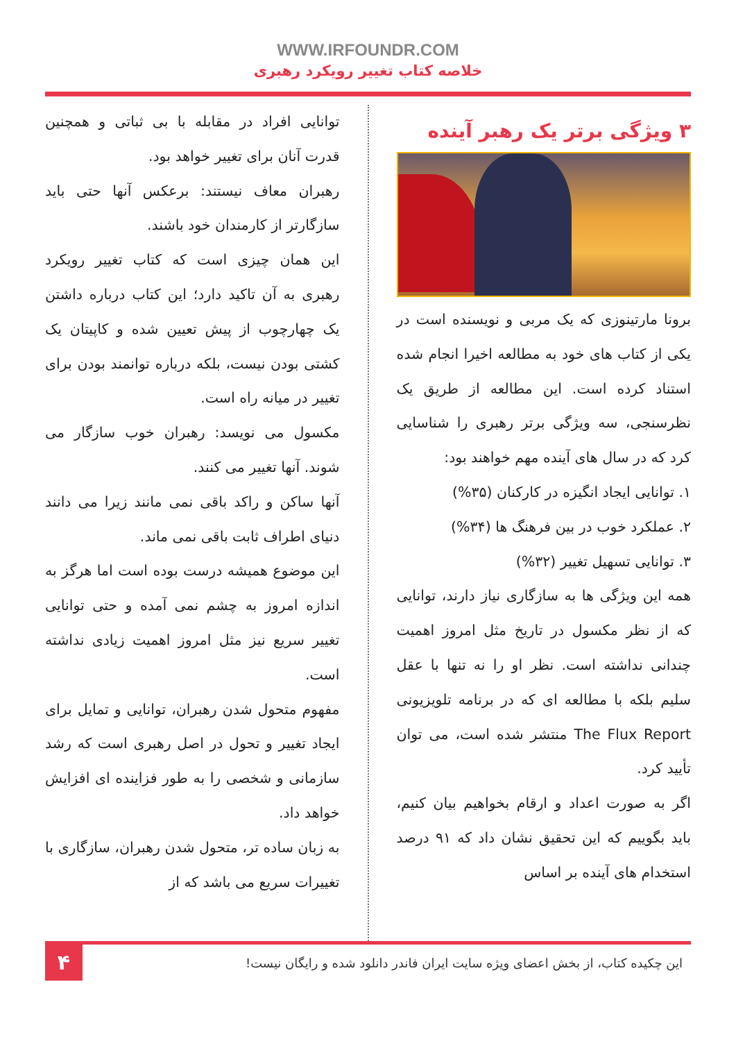WWW.IRFOUNDR.COM
خلاصه کتاب تغییر رویکرد رهبری
۳ ویژگی برتر یک رهبر آینده
برونا مارتینوزی که یک مربی و نویسنده است در یکی از کتاب های خود به مطالعه اخیرا انجام شده استناد کرده است. این مطالعه از طریق یک نظرسنجی، سه ویژگی برتر رهبری را شناسایی کرد که در سال های آینده مهم خواهند بود:
۱. توانایی ایجاد انگیزه در کارکنان (۳۵%)
۲. عملکرد خوب در بین فرهنگ ها (۳۴%)
۳. توانایی تسهیل تغییر (۳۲%)
همه این ویژگی ها به سازگاری نیاز دارند، توانایی که از نظر مکسول در تاریخ مثل امروز اهمیت چندانی نداشته است. نظر او را نه تنها با عقل سلیم بلکه با مطالعه ای که در برنامه تلویزیونی The Flux Report منتشر شده است، می توان تأیید کرد.
اگر به صورت اعداد و ارقام بخواهیم بیان کنیم، باید بگوییم که این تحقیق نشان داد که ۹۱ درصد استخدام های آینده بر اساس
توانایی افراد در مقابله با بی ثباتی و همچنین قدرت آنان برای تغییر خواهد بود.
رهبران معاف نیستند: برعکس آنها حتی باید سازگارتر از کارمندان خود باشند.
این همان چیزی است که کتاب تغییر رویکرد رهبری به آن تاکید دارد؛ این کتاب درباره داشتن یک چهارچوب از پیش تعیین شده و کاپیتان یک کشتی بودن نیست، بلکه درباره توانمند بودن برای تغییر در میانه راه است.
مکسول می نویسد: رهبران خوب سازگار می شوند. آنها تغییر می کنند.
آنها ساکن و راکد باقی نمی مانند زیرا می دانند دنیای اطراف ثابت باقی نمی ماند.
این موضوع همیشه درست بوده است اما هرگز به اندازه امروز به چشم نمی آمده و حتی توانایی تغییر سریع نیز مثل امروز اهمیت زیادی نداشته است.
مفهوم متحول شدن رهبران، توانایی و تمایل برای ایجاد تغییر و تحول در اصل رهبری است که رشد سازمانی و شخصی را به طور فزاینده ای افزایش خواهد داد.
به زبان ساده تر، متحول شدن رهبران، سازگاری با تغییرات سریع می باشد که از
این چکیده کتاب، از بخش اعضای ویژه سایت ایران فاندر دانلود شده و رایگان نیست!
۴